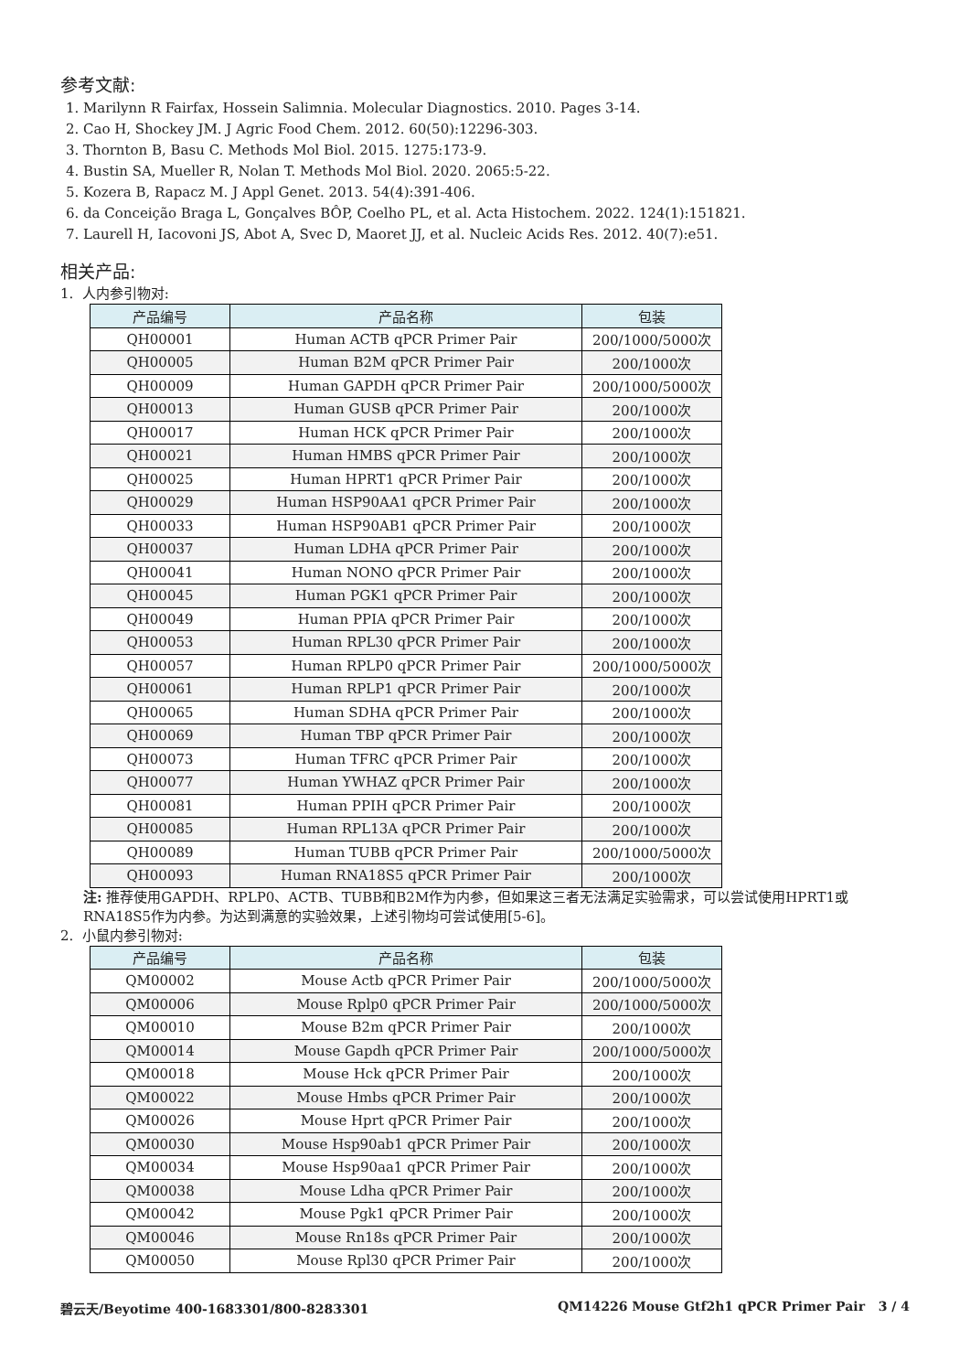参考文献:
1. Marilynn R Fairfax, Hossein Salimnia. Molecular Diagnostics. 2010. Pages 3-14.
2. Cao H, Shockey JM. J Agric Food Chem. 2012. 60(50):12296-303.
3. Thornton B, Basu C. Methods Mol Biol. 2015. 1275:173-9.
4. Bustin SA, Mueller R, Nolan T. Methods Mol Biol. 2020. 2065:5-22.
5. Kozera B, Rapacz M. J Appl Genet. 2013. 54(4):391-406.
6. da Conceição Braga L, Gonçalves BÔP, Coelho PL, et al. Acta Histochem. 2022. 124(1):151821.
7. Laurell H, Iacovoni JS, Abot A, Svec D, Maoret JJ, et al. Nucleic Acids Res. 2012. 40(7):e51.
相关产品:
1. 人内参引物对:
| 产品编号 | 产品名称 | 包装 |
| --- | --- | --- |
| QH00001 | Human ACTB qPCR Primer Pair | 200/1000/5000次 |
| QH00005 | Human B2M qPCR Primer Pair | 200/1000次 |
| QH00009 | Human GAPDH qPCR Primer Pair | 200/1000/5000次 |
| QH00013 | Human GUSB qPCR Primer Pair | 200/1000次 |
| QH00017 | Human HCK qPCR Primer Pair | 200/1000次 |
| QH00021 | Human HMBS qPCR Primer Pair | 200/1000次 |
| QH00025 | Human HPRT1 qPCR Primer Pair | 200/1000次 |
| QH00029 | Human HSP90AA1 qPCR Primer Pair | 200/1000次 |
| QH00033 | Human HSP90AB1 qPCR Primer Pair | 200/1000次 |
| QH00037 | Human LDHA qPCR Primer Pair | 200/1000次 |
| QH00041 | Human NONO qPCR Primer Pair | 200/1000次 |
| QH00045 | Human PGK1 qPCR Primer Pair | 200/1000次 |
| QH00049 | Human PPIA qPCR Primer Pair | 200/1000次 |
| QH00053 | Human RPL30 qPCR Primer Pair | 200/1000次 |
| QH00057 | Human RPLP0 qPCR Primer Pair | 200/1000/5000次 |
| QH00061 | Human RPLP1 qPCR Primer Pair | 200/1000次 |
| QH00065 | Human SDHA qPCR Primer Pair | 200/1000次 |
| QH00069 | Human TBP qPCR Primer Pair | 200/1000次 |
| QH00073 | Human TFRC qPCR Primer Pair | 200/1000次 |
| QH00077 | Human YWHAZ qPCR Primer Pair | 200/1000次 |
| QH00081 | Human PPIH qPCR Primer Pair | 200/1000次 |
| QH00085 | Human RPL13A qPCR Primer Pair | 200/1000次 |
| QH00089 | Human TUBB qPCR Primer Pair | 200/1000/5000次 |
| QH00093 | Human RNA18S5 qPCR Primer Pair | 200/1000次 |
注: 推荐使用GAPDH、RPLP0、ACTB、TUBB和B2M作为内参，但如果这三者无法满足实验需求，可以尝试使用HPRT1或RNA18S5作为内参。为达到满意的实验效果，上述引物均可尝试使用[5-6]。
2. 小鼠内参引物对:
| 产品编号 | 产品名称 | 包装 |
| --- | --- | --- |
| QM00002 | Mouse Actb qPCR Primer Pair | 200/1000/5000次 |
| QM00006 | Mouse Rplp0 qPCR Primer Pair | 200/1000/5000次 |
| QM00010 | Mouse B2m qPCR Primer Pair | 200/1000次 |
| QM00014 | Mouse Gapdh qPCR Primer Pair | 200/1000/5000次 |
| QM00018 | Mouse Hck qPCR Primer Pair | 200/1000次 |
| QM00022 | Mouse Hmbs qPCR Primer Pair | 200/1000次 |
| QM00026 | Mouse Hprt qPCR Primer Pair | 200/1000次 |
| QM00030 | Mouse Hsp90ab1 qPCR Primer Pair | 200/1000次 |
| QM00034 | Mouse Hsp90aa1 qPCR Primer Pair | 200/1000次 |
| QM00038 | Mouse Ldha qPCR Primer Pair | 200/1000次 |
| QM00042 | Mouse Pgk1 qPCR Primer Pair | 200/1000次 |
| QM00046 | Mouse Rn18s qPCR Primer Pair | 200/1000次 |
| QM00050 | Mouse Rpl30 qPCR Primer Pair | 200/1000次 |
碧云天/Beyotime 400-1683301/800-8283301 QM14226 Mouse Gtf2h1 qPCR Primer Pair 3 / 4